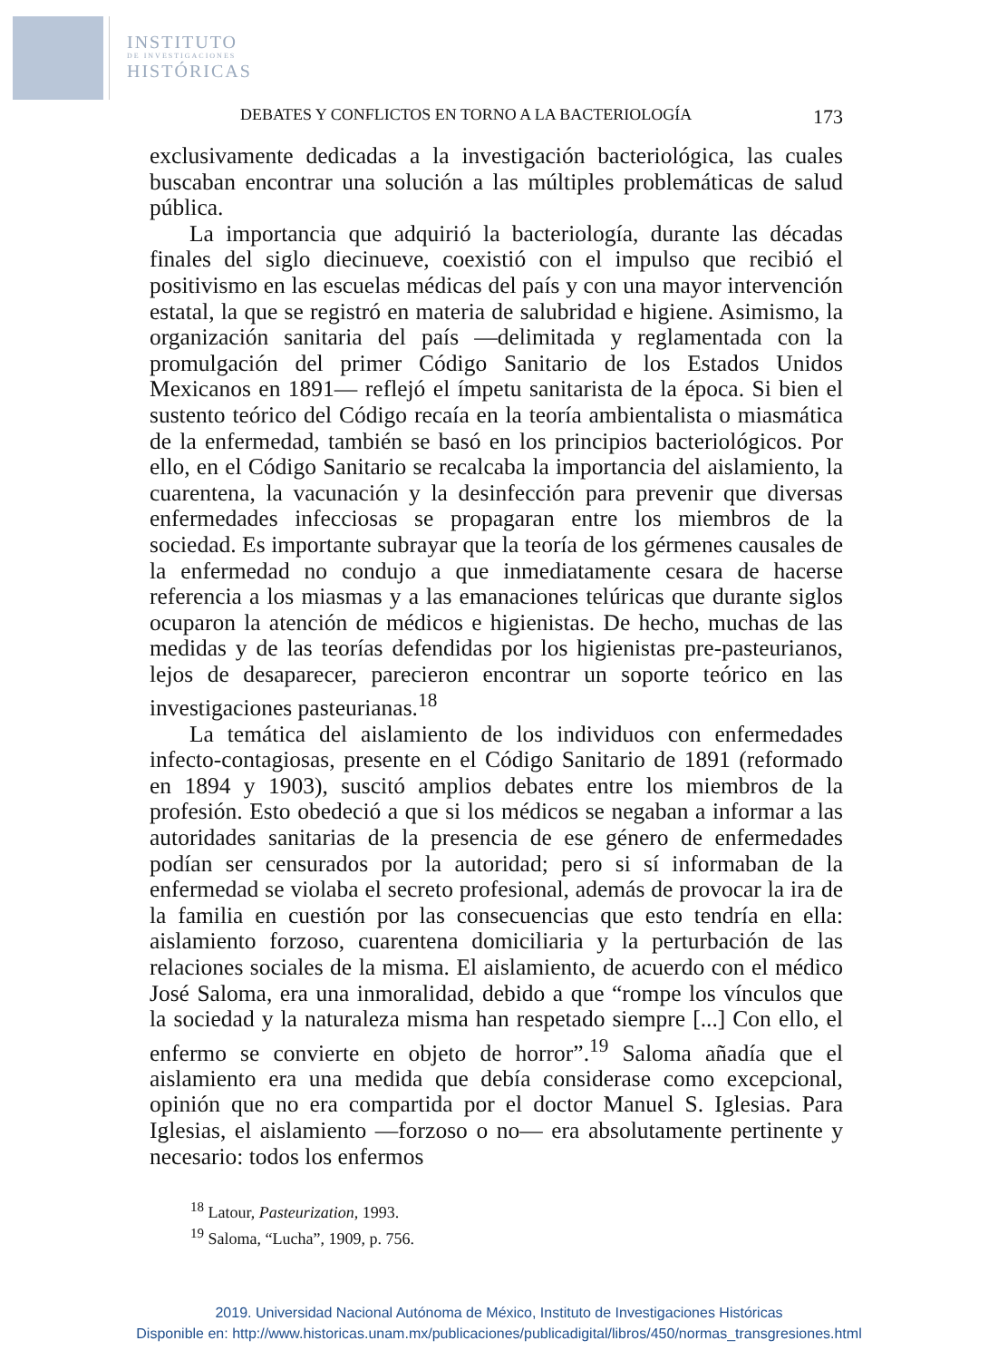INSTITUTO
DE INVESTIGACIONES
HISTÓRICAS
DEBATES Y CONFLICTOS EN TORNO A LA BACTERIOLOGÍA 173
exclusivamente dedicadas a la investigación bacteriológica, las cuales buscaban encontrar una solución a las múltiples problemáticas de salud pública.
La importancia que adquirió la bacteriología, durante las décadas finales del siglo diecinueve, coexistió con el impulso que recibió el positivismo en las escuelas médicas del país y con una mayor intervención estatal, la que se registró en materia de salubridad e higiene. Asimismo, la organización sanitaria del país —delimitada y reglamentada con la promulgación del primer Código Sanitario de los Estados Unidos Mexicanos en 1891— reflejó el ímpetu sanitarista de la época. Si bien el sustento teórico del Código recaía en la teoría ambientalista o miasmática de la enfermedad, también se basó en los principios bacteriológicos. Por ello, en el Código Sanitario se recalcaba la importancia del aislamiento, la cuarentena, la vacunación y la desinfección para prevenir que diversas enfermedades infecciosas se propagaran entre los miembros de la sociedad. Es importante subrayar que la teoría de los gérmenes causales de la enfermedad no condujo a que inmediatamente cesara de hacerse referencia a los miasmas y a las emanaciones telúricas que durante siglos ocuparon la atención de médicos e higienistas. De hecho, muchas de las medidas y de las teorías defendidas por los higienistas pre-pasteurianos, lejos de desaparecer, parecieron encontrar un soporte teórico en las investigaciones pasteurianas.<sup>18</sup>
La temática del aislamiento de los individuos con enfermedades infecto-contagiosas, presente en el Código Sanitario de 1891 (reformado en 1894 y 1903), suscitó amplios debates entre los miembros de la profesión. Esto obedeció a que si los médicos se negaban a informar a las autoridades sanitarias de la presencia de ese género de enfermedades podían ser censurados por la autoridad; pero si sí informaban de la enfermedad se violaba el secreto profesional, además de provocar la ira de la familia en cuestión por las consecuencias que esto tendría en ella: aislamiento forzoso, cuarentena domiciliaria y la perturbación de las relaciones sociales de la misma. El aislamiento, de acuerdo con el médico José Saloma, era una inmoralidad, debido a que “rompe los vínculos que la sociedad y la naturaleza misma han respetado siempre [...] Con ello, el enfermo se convierte en objeto de horror”.<sup>19</sup> Saloma añadía que el aislamiento era una medida que debía considerase como excepcional, opinión que no era compartida por el doctor Manuel S. Iglesias. Para Iglesias, el aislamiento —forzoso o no— era absolutamente pertinente y necesario: todos los enfermos
<sup>18</sup> Latour, Pasteurization, 1993.
<sup>19</sup> Saloma, “Lucha”, 1909, p. 756.
2019. Universidad Nacional Autónoma de México, Instituto de Investigaciones Históricas
Disponible en: http://www.historicas.unam.mx/publicaciones/publicadigital/libros/450/normas_transgresiones.html